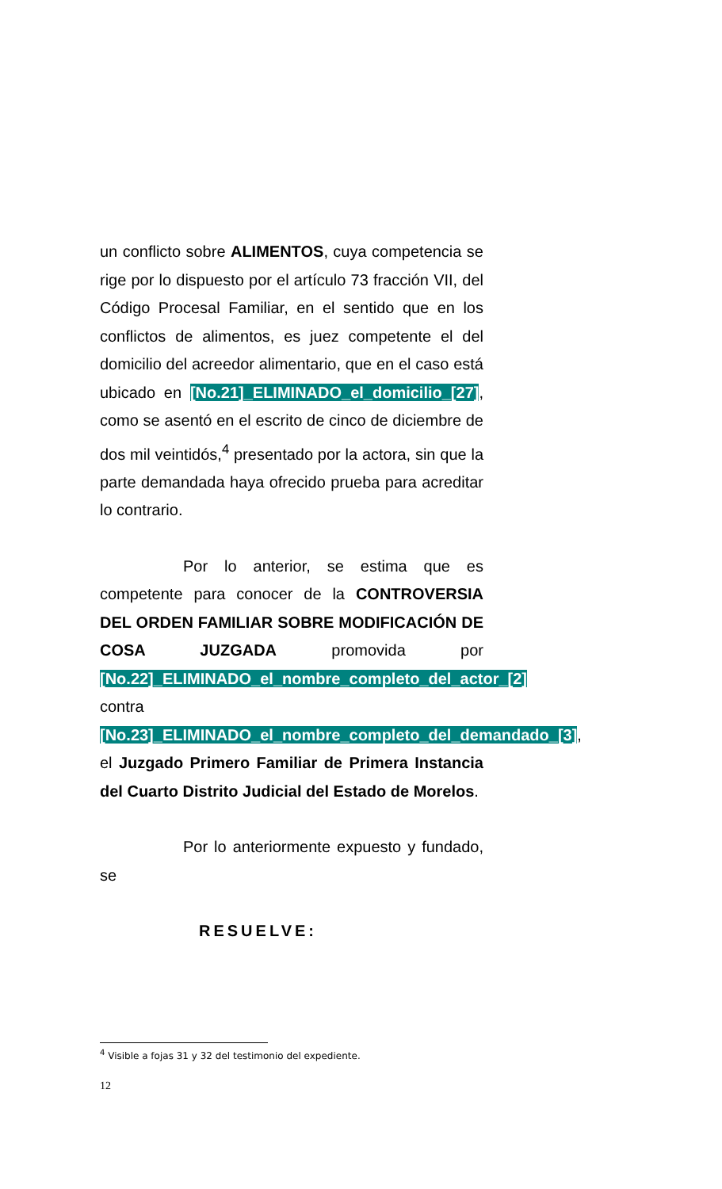un conflicto sobre ALIMENTOS, cuya competencia se rige por lo dispuesto por el artículo 73 fracción VII, del Código Procesal Familiar, en el sentido que en los conflictos de alimentos, es juez competente el del domicilio del acreedor alimentario, que en el caso está ubicado en [No.21]_ELIMINADO_el_domicilio_[27], como se asentó en el escrito de cinco de diciembre de dos mil veintidós,<sup>4</sup> presentado por la actora, sin que la parte demandada haya ofrecido prueba para acreditar lo contrario.
Por lo anterior, se estima que es competente para conocer de la CONTROVERSIA DEL ORDEN FAMILIAR SOBRE MODIFICACIÓN DE COSA JUZGADA promovida por [No.22]_ELIMINADO_el_nombre_completo_del_actor_[2] contra [No.23]_ELIMINADO_el_nombre_completo_del_demandado_[3], el Juzgado Primero Familiar de Primera Instancia del Cuarto Distrito Judicial del Estado de Morelos.
Por lo anteriormente expuesto y fundado, se
RESUELVE:
<sup>4</sup> Visible a fojas 31 y 32 del testimonio del expediente.
12